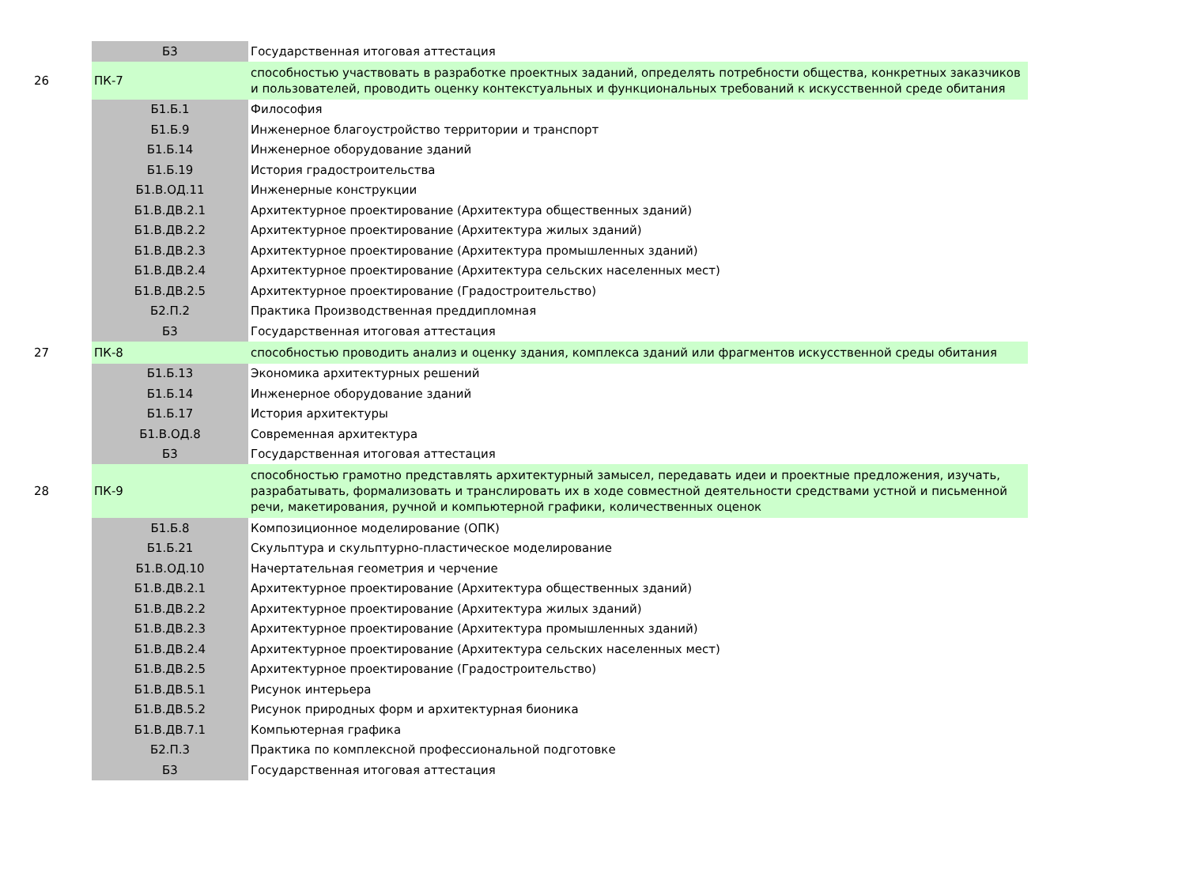| | Б3 | Государственная итоговая аттестация |
| 26 | ПК-7 | способностью участвовать в разработке проектных заданий, определять потребности общества, конкретных заказчиков и пользователей, проводить оценку контекстуальных и функциональных требований к искусственной среде обитания |
| | Б1.Б.1 | Философия |
| | Б1.Б.9 | Инженерное благоустройство территории и транспорт |
| | Б1.Б.14 | Инженерное оборудование зданий |
| | Б1.Б.19 | История градостроительства |
| | Б1.В.ОД.11 | Инженерные конструкции |
| | Б1.В.ДВ.2.1 | Архитектурное проектирование (Архитектура общественных зданий) |
| | Б1.В.ДВ.2.2 | Архитектурное проектирование (Архитектура жилых зданий) |
| | Б1.В.ДВ.2.3 | Архитектурное проектирование (Архитектура промышленных зданий) |
| | Б1.В.ДВ.2.4 | Архитектурное проектирование (Архитектура сельских населенных мест) |
| | Б1.В.ДВ.2.5 | Архитектурное проектирование (Градостроительство) |
| | Б2.П.2 | Практика Производственная преддипломная |
| | Б3 | Государственная итоговая аттестация |
| 27 | ПК-8 | способностью проводить анализ и оценку здания, комплекса зданий или фрагментов искусственной среды обитания |
| | Б1.Б.13 | Экономика архитектурных решений |
| | Б1.Б.14 | Инженерное оборудование зданий |
| | Б1.Б.17 | История архитектуры |
| | Б1.В.ОД.8 | Современная архитектура |
| | Б3 | Государственная итоговая аттестация |
| 28 | ПК-9 | способностью грамотно представлять архитектурный замысел, передавать идеи и проектные предложения, изучать, разрабатывать, формализовать и транслировать их в ходе совместной деятельности средствами устной и письменной речи, макетирования, ручной и компьютерной графики, количественных оценок |
| | Б1.Б.8 | Композиционное моделирование (ОПК) |
| | Б1.Б.21 | Скульптура и скульптурно-пластическое моделирование |
| | Б1.В.ОД.10 | Начертательная геометрия и черчение |
| | Б1.В.ДВ.2.1 | Архитектурное проектирование (Архитектура общественных зданий) |
| | Б1.В.ДВ.2.2 | Архитектурное проектирование (Архитектура жилых зданий) |
| | Б1.В.ДВ.2.3 | Архитектурное проектирование (Архитектура промышленных зданий) |
| | Б1.В.ДВ.2.4 | Архитектурное проектирование (Архитектура сельских населенных мест) |
| | Б1.В.ДВ.2.5 | Архитектурное проектирование (Градостроительство) |
| | Б1.В.ДВ.5.1 | Рисунок интерьера |
| | Б1.В.ДВ.5.2 | Рисунок природных форм и архитектурная бионика |
| | Б1.В.ДВ.7.1 | Компьютерная графика |
| | Б2.П.3 | Практика по комплексной профессиональной подготовке |
| | Б3 | Государственная итоговая аттестация |